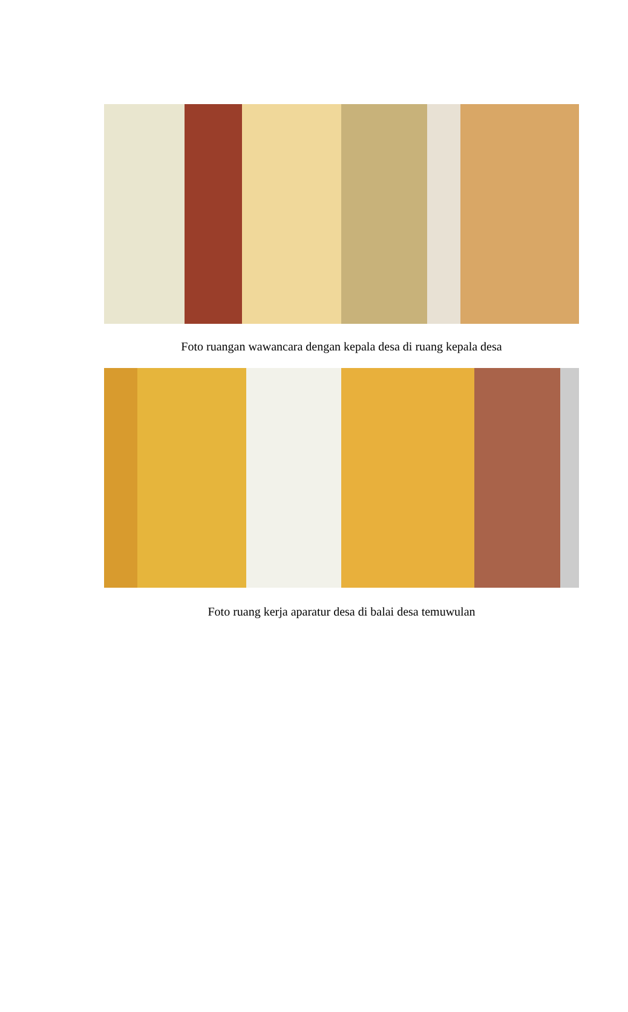Foto ruangan wawancara dengan kepala desa di ruang kepala desa
Foto ruang kerja aparatur desa di balai desa temuwulan